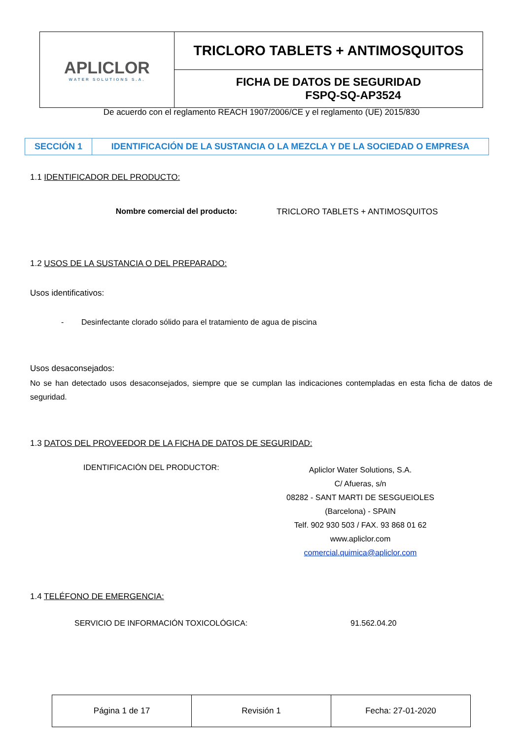| APLICLOR WATER SOLUTIONS S.A. | TRICLORO TABLETS + ANTIMOSQUITOS |
| | FICHA DE DATOS DE SEGURIDAD FSPQ-SQ-AP3524 |
De acuerdo con el reglamento REACH 1907/2006/CE y el reglamento (UE) 2015/830
| SECCIÓN 1 | IDENTIFICACIÓN DE LA SUSTANCIA O LA MEZCLA Y DE LA SOCIEDAD O EMPRESA |
1.1 IDENTIFICADOR DEL PRODUCTO:
Nombre comercial del producto: TRICLORO TABLETS + ANTIMOSQUITOS
1.2 USOS DE LA SUSTANCIA O DEL PREPARADO:
Usos identificativos:
- Desinfectante clorado sólido para el tratamiento de agua de piscina
Usos desaconsejados:
No se han detectado usos desaconsejados, siempre que se cumplan las indicaciones contempladas en esta ficha de datos de seguridad.
1.3 DATOS DEL PROVEEDOR DE LA FICHA DE DATOS DE SEGURIDAD:
IDENTIFICACIÓN DEL PRODUCTOR:
Apliclor Water Solutions, S.A.
C/ Afueras, s/n
08282 - SANT MARTI DE SESGUEIOLES
(Barcelona) - SPAIN
Telf. 902 930 503 / FAX. 93 868 01 62
www.apliclor.com
comercial.quimica@apliclor.com
1.4 TELÉFONO DE EMERGENCIA:
SERVICIO DE INFORMACIÓN TOXICOLÓGICA: 91.562.04.20
| Página 1 de 17 | Revisión 1 | Fecha: 27-01-2020 |